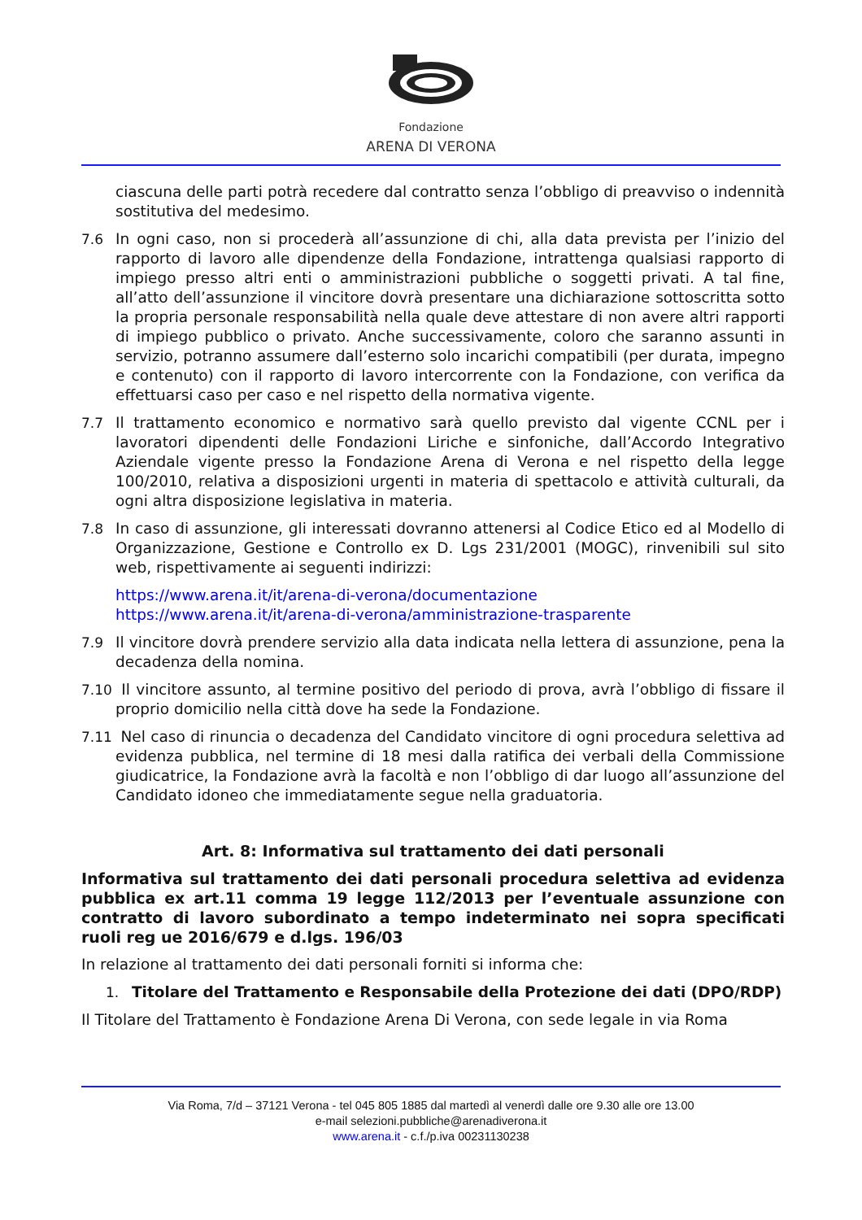Fondazione
ARENA DI VERONA
ciascuna delle parti potrà recedere dal contratto senza l’obbligo di preavviso o indennità sostitutiva del medesimo.
7.6 In ogni caso, non si procederà all’assunzione di chi, alla data prevista per l’inizio del rapporto di lavoro alle dipendenze della Fondazione, intrattenga qualsiasi rapporto di impiego presso altri enti o amministrazioni pubbliche o soggetti privati. A tal fine, all’atto dell’assunzione il vincitore dovrà presentare una dichiarazione sottoscritta sotto la propria personale responsabilità nella quale deve attestare di non avere altri rapporti di impiego pubblico o privato. Anche successivamente, coloro che saranno assunti in servizio, potranno assumere dall’esterno solo incarichi compatibili (per durata, impegno e contenuto) con il rapporto di lavoro intercorrente con la Fondazione, con verifica da effettuarsi caso per caso e nel rispetto della normativa vigente.
7.7 Il trattamento economico e normativo sarà quello previsto dal vigente CCNL per i lavoratori dipendenti delle Fondazioni Liriche e sinfoniche, dall’Accordo Integrativo Aziendale vigente presso la Fondazione Arena di Verona e nel rispetto della legge 100/2010, relativa a disposizioni urgenti in materia di spettacolo e attività culturali, da ogni altra disposizione legislativa in materia.
7.8 In caso di assunzione, gli interessati dovranno attenersi al Codice Etico ed al Modello di Organizzazione, Gestione e Controllo ex D. Lgs 231/2001 (MOGC), rinvenibili sul sito web, rispettivamente ai seguenti indirizzi:
https://www.arena.it/it/arena-di-verona/documentazione
https://www.arena.it/it/arena-di-verona/amministrazione-trasparente
7.9 Il vincitore dovrà prendere servizio alla data indicata nella lettera di assunzione, pena la decadenza della nomina.
7.10 Il vincitore assunto, al termine positivo del periodo di prova, avrà l’obbligo di fissare il proprio domicilio nella città dove ha sede la Fondazione.
7.11 Nel caso di rinuncia o decadenza del Candidato vincitore di ogni procedura selettiva ad evidenza pubblica, nel termine di 18 mesi dalla ratifica dei verbali della Commissione giudicatrice, la Fondazione avrà la facoltà e non l’obbligo di dar luogo all’assunzione del Candidato idoneo che immediatamente segue nella graduatoria.
Art. 8: Informativa sul trattamento dei dati personali
Informativa sul trattamento dei dati personali procedura selettiva ad evidenza pubblica ex art.11 comma 19 legge 112/2013 per l’eventuale assunzione con contratto di lavoro subordinato a tempo indeterminato nei sopra specificati ruoli reg ue 2016/679 e d.lgs. 196/03
In relazione al trattamento dei dati personali forniti si informa che:
1. Titolare del Trattamento e Responsabile della Protezione dei dati (DPO/RDP)
Il Titolare del Trattamento è Fondazione Arena Di Verona, con sede legale in via Roma
Via Roma, 7/d – 37121 Verona - tel 045 805 1885 dal martedì al venerdì dalle ore 9.30 alle ore 13.00
e-mail selezioni.pubbliche@arenadiverona.it
www.arena.it - c.f./p.iva 00231130238